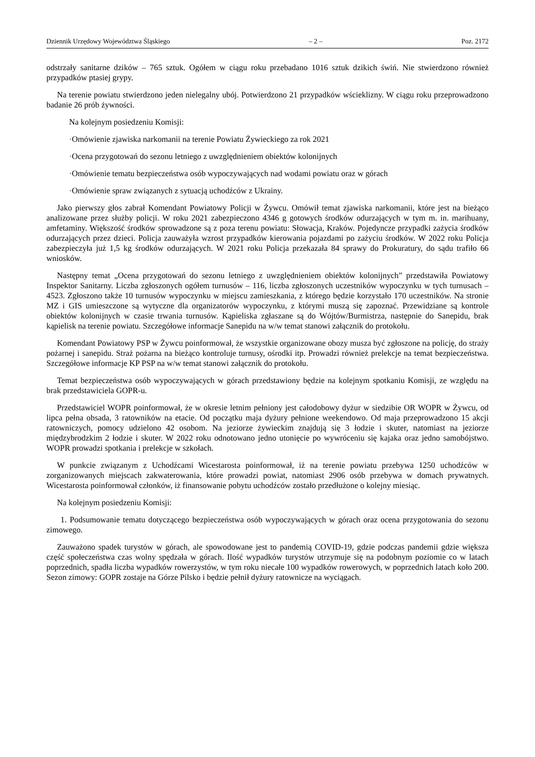Dziennik Urzędowy Województwa Śląskiego – 2 – Poz. 2172
odstrzały sanitarne dzików – 765 sztuk. Ogółem w ciągu roku przebadano 1016 sztuk dzikich świń. Nie stwierdzono również przypadków ptasiej grypy.
Na terenie powiatu stwierdzono jeden nielegalny ubój. Potwierdzono 21 przypadków wścieklizny. W ciągu roku przeprowadzono badanie 26 prób żywności.
Na kolejnym posiedzeniu Komisji:
·Omówienie zjawiska narkomanii na terenie Powiatu Żywieckiego za rok 2021
·Ocena przygotowań do sezonu letniego z uwzględnieniem obiektów kolonijnych
·Omówienie tematu bezpieczeństwa osób wypoczywających nad wodami powiatu oraz w górach
·Omówienie spraw związanych z sytuacją uchodźców z Ukrainy.
Jako pierwszy głos zabrał Komendant Powiatowy Policji w Żywcu. Omówił temat zjawiska narkomanii, które jest na bieżąco analizowane przez służby policji. W roku 2021 zabezpieczono 4346 g gotowych środków odurzających w tym m. in. marihuany, amfetaminy. Większość środków sprowadzone są z poza terenu powiatu: Słowacja, Kraków. Pojedyncze przypadki zażycia środków odurzających przez dzieci. Policja zauważyła wzrost przypadków kierowania pojazdami po zażyciu środków. W 2022 roku Policja zabezpieczyła już 1,5 kg środków odurzających. W 2021 roku Policja przekazała 84 sprawy do Prokuratury, do sądu trafiło 66 wniosków.
Następny temat „Ocena przygotowań do sezonu letniego z uwzględnieniem obiektów kolonijnych” przedstawiła Powiatowy Inspektor Sanitarny. Liczba zgłoszonych ogółem turnusów – 116, liczba zgłoszonych uczestników wypoczynku w tych turnusach – 4523. Zgłoszono także 10 turnusów wypoczynku w miejscu zamieszkania, z którego będzie korzystało 170 uczestników. Na stronie MZ i GIS umieszczone są wytyczne dla organizatorów wypoczynku, z którymi muszą się zapoznać. Przewidziane są kontrole obiektów kolonijnych w czasie trwania turnusów. Kąpieliska zgłaszane są do Wójtów/Burmistrza, następnie do Sanepidu, brak kąpielisk na terenie powiatu. Szczegółowe informacje Sanepidu na w/w temat stanowi załącznik do protokołu.
Komendant Powiatowy PSP w Żywcu poinformował, że wszystkie organizowane obozy musza być zgłoszone na policję, do straży pożarnej i sanepidu. Straż pożarna na bieżąco kontroluje turnusy, ośrodki itp. Prowadzi również prelekcje na temat bezpieczeństwa. Szczegółowe informacje KP PSP na w/w temat stanowi załącznik do protokołu.
Temat bezpieczeństwa osób wypoczywających w górach przedstawiony będzie na kolejnym spotkaniu Komisji, ze względu na brak przedstawiciela GOPR-u.
Przedstawiciel WOPR poinformował, że w okresie letnim pełniony jest całodobowy dyżur w siedzibie OR WOPR w Żywcu, od lipca pełna obsada, 3 ratowników na etacie. Od początku maja dyżury pełnione weekendowo. Od maja przeprowadzono 15 akcji ratowniczych, pomocy udzielono 42 osobom. Na jeziorze żywieckim znajdują się 3 łodzie i skuter, natomiast na jeziorze międzybrodzkim 2 łodzie i skuter. W 2022 roku odnotowano jedno utonięcie po wywróceniu się kajaka oraz jedno samobójstwo. WOPR prowadzi spotkania i prelekcje w szkołach.
W punkcie związanym z Uchodźcami Wicestarosta poinformował, iż na terenie powiatu przebywa 1250 uchodźców w zorganizowanych miejscach zakwaterowania, które prowadzi powiat, natomiast 2906 osób przebywa w domach prywatnych. Wicestarosta poinformował członków, iż finansowanie pobytu uchodźców zostało przedłużone o kolejny miesiąc.
Na kolejnym posiedzeniu Komisji:
1. Podsumowanie tematu dotyczącego bezpieczeństwa osób wypoczywających w górach oraz ocena przygotowania do sezonu zimowego.
Zauważono spadek turystów w górach, ale spowodowane jest to pandemią COVID-19, gdzie podczas pandemii gdzie większa część społeczeństwa czas wolny spędzała w górach. Ilość wypadków turystów utrzymuje się na podobnym poziomie co w latach poprzednich, spadła liczba wypadków rowerzystów, w tym roku niecałe 100 wypadków rowerowych, w poprzednich latach koło 200. Sezon zimowy: GOPR zostaje na Górze Pilsko i będzie pełnił dyżury ratownicze na wyciągach.